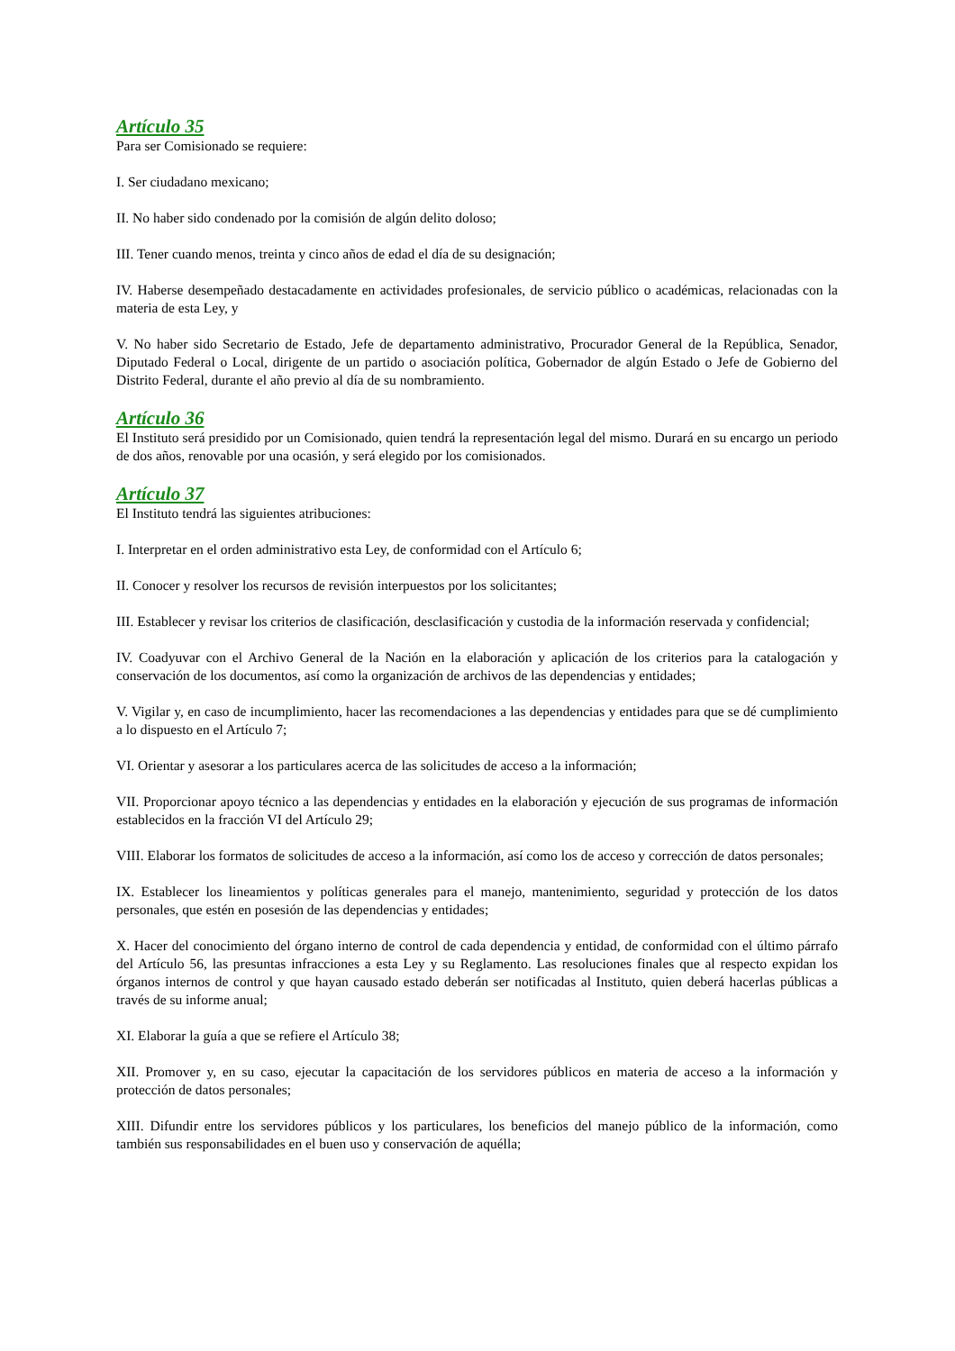Artículo 35
Para ser Comisionado se requiere:
I. Ser ciudadano mexicano;
II. No haber sido condenado por la comisión de algún delito doloso;
III. Tener cuando menos, treinta y cinco años de edad el día de su designación;
IV. Haberse desempeñado destacadamente en actividades profesionales, de servicio público o académicas, relacionadas con la materia de esta Ley, y
V. No haber sido Secretario de Estado, Jefe de departamento administrativo, Procurador General de la República, Senador, Diputado Federal o Local, dirigente de un partido o asociación política, Gobernador de algún Estado o Jefe de Gobierno del Distrito Federal, durante el año previo al día de su nombramiento.
Artículo 36
El Instituto será presidido por un Comisionado, quien tendrá la representación legal del mismo. Durará en su encargo un periodo de dos años, renovable por una ocasión, y será elegido por los comisionados.
Artículo 37
El Instituto tendrá las siguientes atribuciones:
I. Interpretar en el orden administrativo esta Ley, de conformidad con el Artículo 6;
II. Conocer y resolver los recursos de revisión interpuestos por los solicitantes;
III. Establecer y revisar los criterios de clasificación, desclasificación y custodia de la información reservada y confidencial;
IV. Coadyuvar con el Archivo General de la Nación en la elaboración y aplicación de los criterios para la catalogación y conservación de los documentos, así como la organización de archivos de las dependencias y entidades;
V. Vigilar y, en caso de incumplimiento, hacer las recomendaciones a las dependencias y entidades para que se dé cumplimiento a lo dispuesto en el Artículo 7;
VI. Orientar y asesorar a los particulares acerca de las solicitudes de acceso a la información;
VII. Proporcionar apoyo técnico a las dependencias y entidades en la elaboración y ejecución de sus programas de información establecidos en la fracción VI del Artículo 29;
VIII. Elaborar los formatos de solicitudes de acceso a la información, así como los de acceso y corrección de datos personales;
IX. Establecer los lineamientos y políticas generales para el manejo, mantenimiento, seguridad y protección de los datos personales, que estén en posesión de las dependencias y entidades;
X. Hacer del conocimiento del órgano interno de control de cada dependencia y entidad, de conformidad con el último párrafo del Artículo 56, las presuntas infracciones a esta Ley y su Reglamento. Las resoluciones finales que al respecto expidan los órganos internos de control y que hayan causado estado deberán ser notificadas al Instituto, quien deberá hacerlas públicas a través de su informe anual;
XI. Elaborar la guía a que se refiere el Artículo 38;
XII. Promover y, en su caso, ejecutar la capacitación de los servidores públicos en materia de acceso a la información y protección de datos personales;
XIII. Difundir entre los servidores públicos y los particulares, los beneficios del manejo público de la información, como también sus responsabilidades en el buen uso y conservación de aquélla;